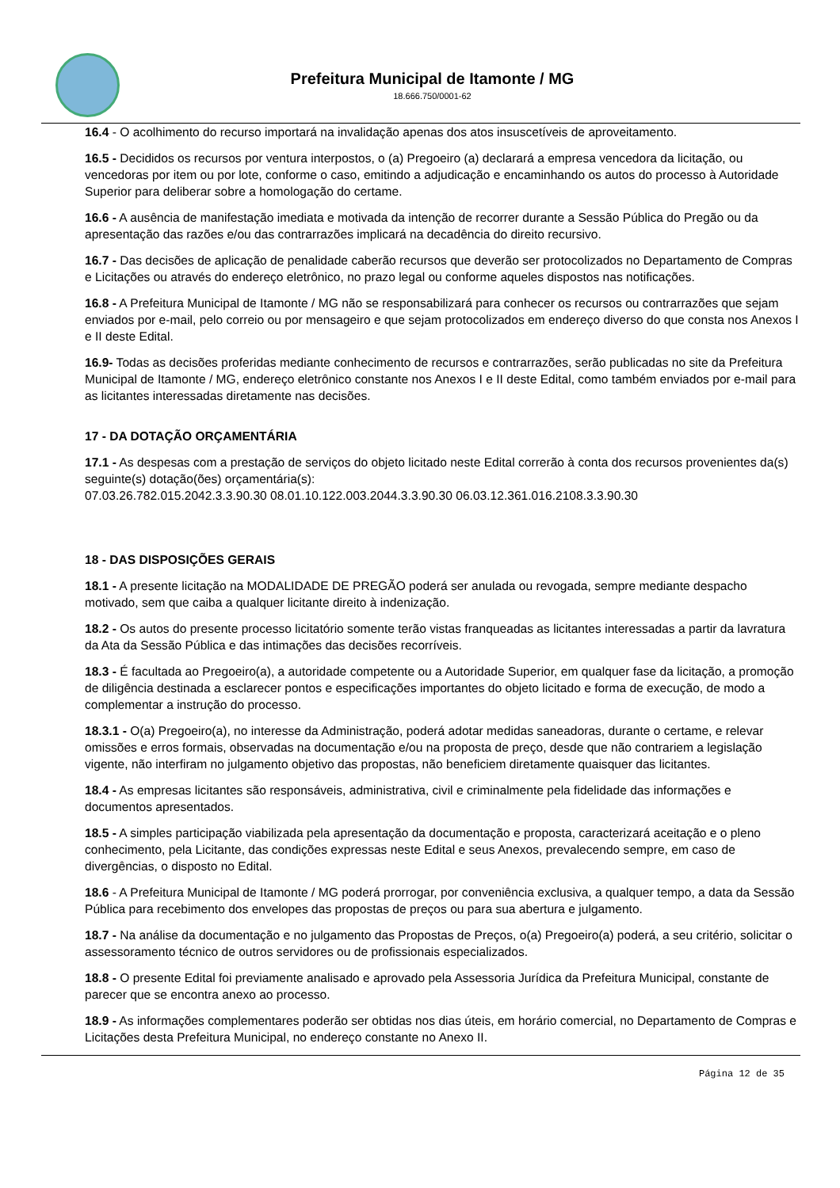Prefeitura Municipal de Itamonte / MG
18.666.750/0001-62
16.4 - O acolhimento do recurso importará na invalidação apenas dos atos insuscetíveis de aproveitamento.
16.5 - Decididos os recursos por ventura interpostos, o (a) Pregoeiro (a) declarará a empresa vencedora da licitação, ou vencedoras por item ou por lote, conforme o caso, emitindo a adjudicação e encaminhando os autos do processo à Autoridade Superior para deliberar sobre a homologação do certame.
16.6 - A ausência de manifestação imediata e motivada da intenção de recorrer durante a Sessão Pública do Pregão ou da apresentação das razões e/ou das contrarrazões implicará na decadência do direito recursivo.
16.7 - Das decisões de aplicação de penalidade caberão recursos que deverão ser protocolizados no Departamento de Compras e Licitações ou através do endereço eletrônico, no prazo legal ou conforme aqueles dispostos nas notificações.
16.8 - A Prefeitura Municipal de Itamonte / MG não se responsabilizará para conhecer os recursos ou contrarrazões que sejam enviados por e-mail, pelo correio ou por mensageiro e que sejam protocolizados em endereço diverso do que consta nos Anexos I e II deste Edital.
16.9- Todas as decisões proferidas mediante conhecimento de recursos e contrarrazões, serão publicadas no site da Prefeitura Municipal de Itamonte / MG, endereço eletrônico constante nos Anexos I e II deste Edital, como também enviados por e-mail para as licitantes interessadas diretamente nas decisões.
17 - DA DOTAÇÃO ORÇAMENTÁRIA
17.1 - As despesas com a prestação de serviços do objeto licitado neste Edital correrão à conta dos recursos provenientes da(s) seguinte(s) dotação(ões) orçamentária(s):
07.03.26.782.015.2042.3.3.90.30 08.01.10.122.003.2044.3.3.90.30 06.03.12.361.016.2108.3.3.90.30
18 - DAS DISPOSIÇÕES GERAIS
18.1 - A presente licitação na MODALIDADE DE PREGÃO poderá ser anulada ou revogada, sempre mediante despacho motivado, sem que caiba a qualquer licitante direito à indenização.
18.2 - Os autos do presente processo licitatório somente terão vistas franqueadas as licitantes interessadas a partir da lavratura da Ata da Sessão Pública e das intimações das decisões recorríveis.
18.3 - É facultada ao Pregoeiro(a), a autoridade competente ou a Autoridade Superior, em qualquer fase da licitação, a promoção de diligência destinada a esclarecer pontos e especificações importantes do objeto licitado e forma de execução, de modo a complementar a instrução do processo.
18.3.1 - O(a) Pregoeiro(a), no interesse da Administração, poderá adotar medidas saneadoras, durante o certame, e relevar omissões e erros formais, observadas na documentação e/ou na proposta de preço, desde que não contrariem a legislação vigente, não interfiram no julgamento objetivo das propostas, não beneficiem diretamente quaisquer das licitantes.
18.4 - As empresas licitantes são responsáveis, administrativa, civil e criminalmente pela fidelidade das informações e documentos apresentados.
18.5 - A simples participação viabilizada pela apresentação da documentação e proposta, caracterizará aceitação e o pleno conhecimento, pela Licitante, das condições expressas neste Edital e seus Anexos, prevalecendo sempre, em caso de divergências, o disposto no Edital.
18.6 - A Prefeitura Municipal de Itamonte / MG poderá prorrogar, por conveniência exclusiva, a qualquer tempo, a data da Sessão Pública para recebimento dos envelopes das propostas de preços ou para sua abertura e julgamento.
18.7 - Na análise da documentação e no julgamento das Propostas de Preços, o(a) Pregoeiro(a) poderá, a seu critério, solicitar o assessoramento técnico de outros servidores ou de profissionais especializados.
18.8 - O presente Edital foi previamente analisado e aprovado pela Assessoria Jurídica da Prefeitura Municipal, constante de parecer que se encontra anexo ao processo.
18.9 - As informações complementares poderão ser obtidas nos dias úteis, em horário comercial, no Departamento de Compras e Licitações desta Prefeitura Municipal, no endereço constante no Anexo II.
Página 12 de 35